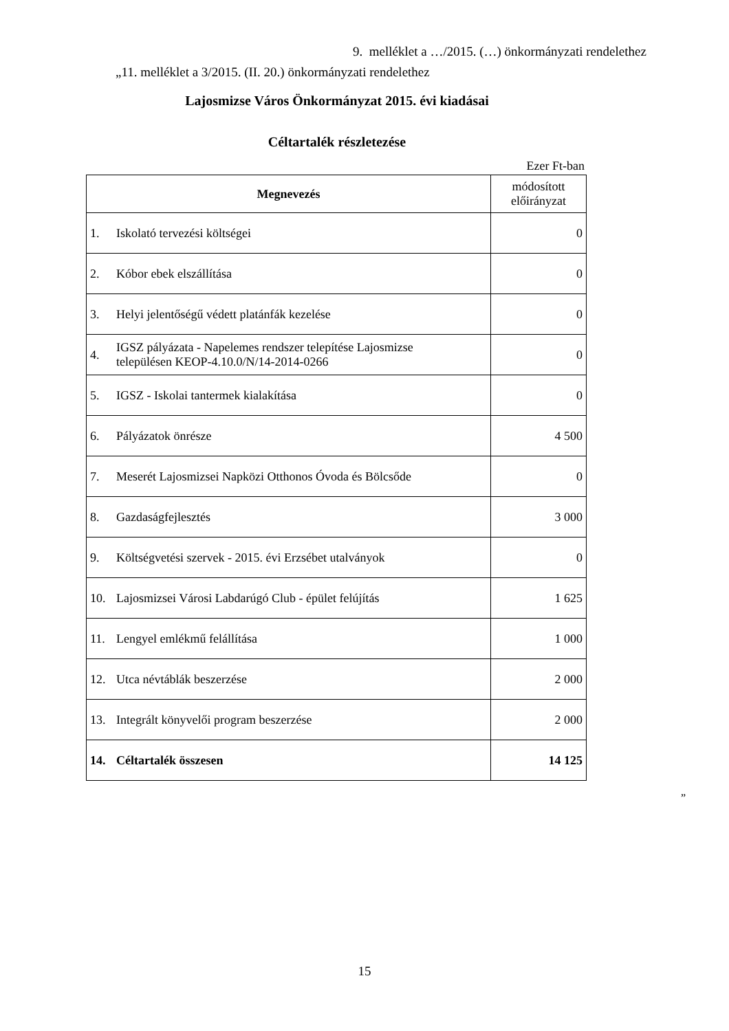9. melléklet a …/2015. (…) önkormányzati rendelethez
„11. melléklet a 3/2015. (II. 20.) önkormányzati rendelethez
Lajosmizse Város Önkormányzat 2015. évi kiadásai
Céltartalék részletezése
Ezer Ft-ban
| Megnevezés | módosított előirányzat |
| --- | --- |
| 1. Iskolató tervezési költségei | 0 |
| 2. Kóbor ebek elszállítása | 0 |
| 3. Helyi jelentőségű védett platánfák kezelése | 0 |
| 4. IGSZ pályázata - Napelemes rendszer telepítése Lajosmizse településen KEOP-4.10.0/N/14-2014-0266 | 0 |
| 5. IGSZ - Iskolai tantermek kialakítása | 0 |
| 6. Pályázatok önrésze | 4 500 |
| 7. Meserét Lajosmizsei Napközi Otthonos Óvoda és Bölcsőde | 0 |
| 8. Gazdaságfejlesztés | 3 000 |
| 9. Költségvetési szervek - 2015. évi Erzsébet utalványok | 0 |
| 10. Lajosmizsei Városi Labdarúgó Club - épület felújítás | 1 625 |
| 11. Lengyel emlékmű felállítása | 1 000 |
| 12. Utca névtáblák beszerzése | 2 000 |
| 13. Integrált könyvelői program beszerzése | 2 000 |
| 14. Céltartalék összesen | 14 125 |
”
15